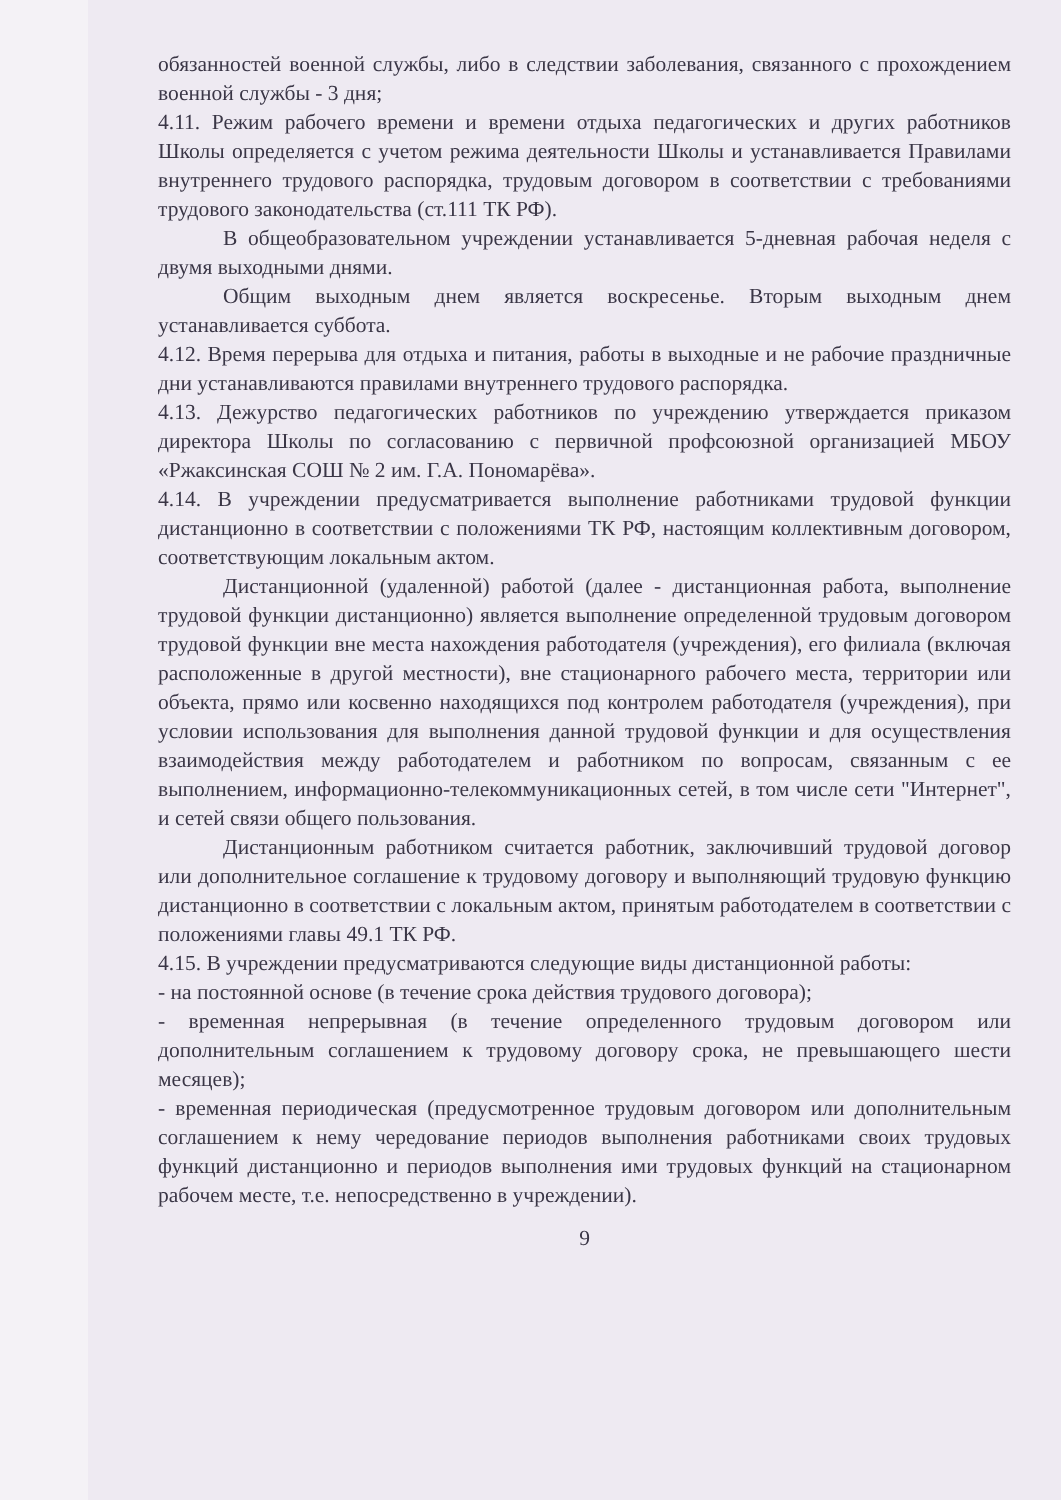обязанностей военной службы, либо в следствии заболевания, связанного с прохождением военной службы - 3 дня;
4.11. Режим рабочего времени и времени отдыха педагогических и других работников Школы определяется с учетом режима деятельности Школы и устанавливается Правилами внутреннего трудового распорядка, трудовым договором в соответствии с требованиями трудового законодательства (ст.111 ТК РФ).
В общеобразовательном учреждении устанавливается 5-дневная рабочая неделя с двумя выходными днями.
Общим выходным днем является воскресенье. Вторым выходным днем устанавливается суббота.
4.12. Время перерыва для отдыха и питания, работы в выходные и не рабочие праздничные дни устанавливаются правилами внутреннего трудового распорядка.
4.13. Дежурство педагогических работников по учреждению утверждается приказом директора Школы по согласованию с первичной профсоюзной организацией МБОУ «Ржаксинская СОШ № 2 им. Г.А. Пономарёва».
4.14. В учреждении предусматривается выполнение работниками трудовой функции дистанционно в соответствии с положениями ТК РФ, настоящим коллективным договором, соответствующим локальным актом.
Дистанционной (удаленной) работой (далее - дистанционная работа, выполнение трудовой функции дистанционно) является выполнение определенной трудовым договором трудовой функции вне места нахождения работодателя (учреждения), его филиала (включая расположенные в другой местности), вне стационарного рабочего места, территории или объекта, прямо или косвенно находящихся под контролем работодателя (учреждения), при условии использования для выполнения данной трудовой функции и для осуществления взаимодействия между работодателем и работником по вопросам, связанным с ее выполнением, информационно-телекоммуникационных сетей, в том числе сети "Интернет", и сетей связи общего пользования.
Дистанционным работником считается работник, заключивший трудовой договор или дополнительное соглашение к трудовому договору и выполняющий трудовую функцию дистанционно в соответствии с локальным актом, принятым работодателем в соответствии с положениями главы 49.1 ТК РФ.
4.15. В учреждении предусматриваются следующие виды дистанционной работы:
- на постоянной основе (в течение срока действия трудового договора);
- временная непрерывная (в течение определенного трудовым договором или дополнительным соглашением к трудовому договору срока, не превышающего шести месяцев);
- временная периодическая (предусмотренное трудовым договором или дополнительным соглашением к нему чередование периодов выполнения работниками своих трудовых функций дистанционно и периодов выполнения ими трудовых функций на стационарном рабочем месте, т.е. непосредственно в учреждении).
9